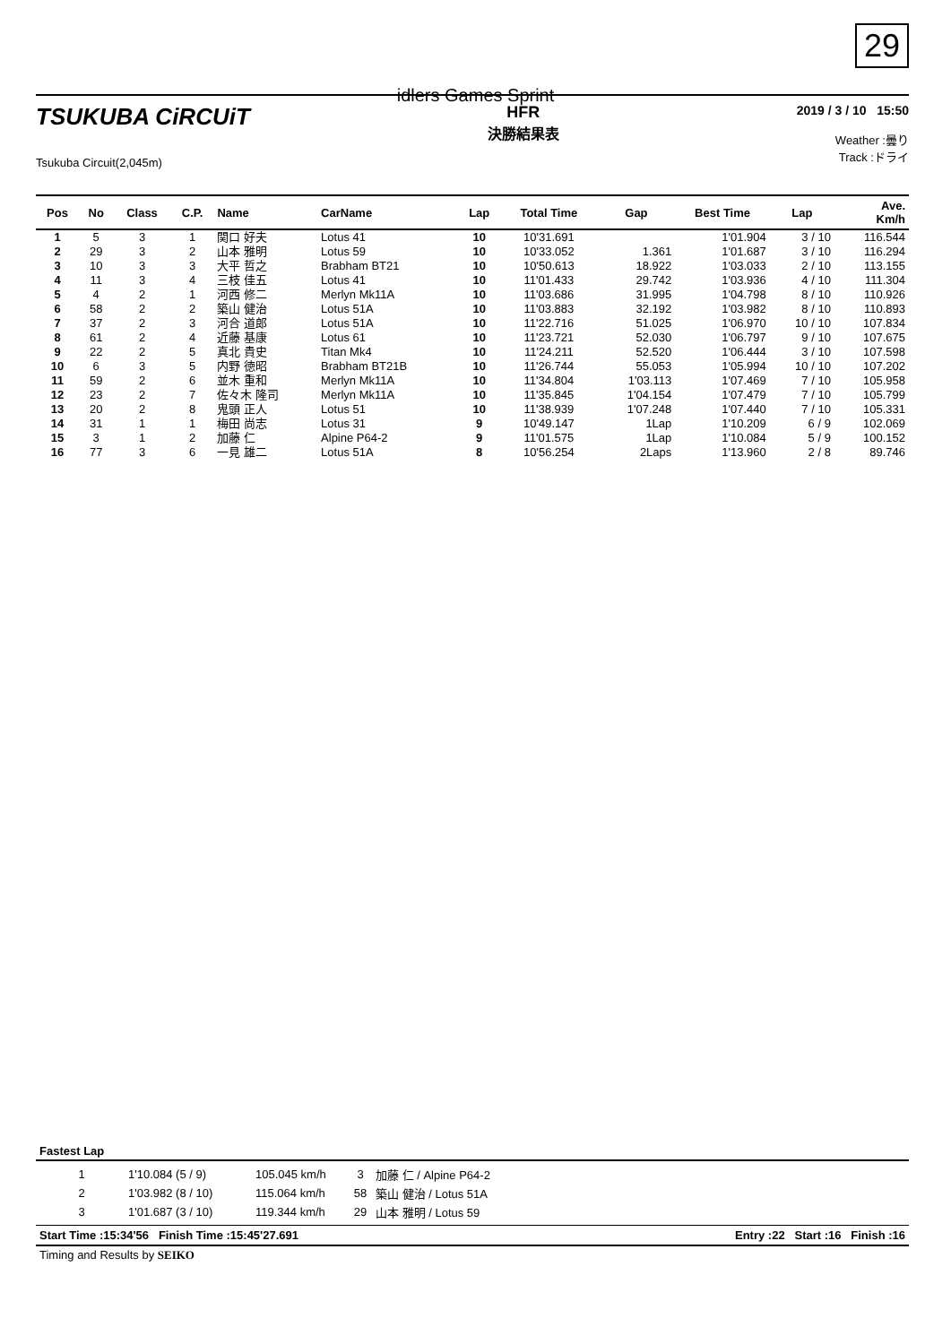29
idlers Games Sprint
TSUKUBA CiRCUiT
Tsukuba Circuit(2,045m)
HFR
決勝結果表
2019 / 3 / 10 15:50
Weather :曇り
Track :ドライ
| Pos | No | Class | C.P. | Name | CarName | Lap | Total Time | Gap | Best Time | Lap | Ave. Km/h |
| --- | --- | --- | --- | --- | --- | --- | --- | --- | --- | --- | --- |
| 1 | 5 | 3 | 1 | 関口 好夫 | Lotus 41 | 10 | 10'31.691 | | 1'01.904 | 3 / 10 | 116.544 |
| 2 | 29 | 3 | 2 | 山本 雅明 | Lotus 59 | 10 | 10'33.052 | 1.361 | 1'01.687 | 3 / 10 | 116.294 |
| 3 | 10 | 3 | 3 | 大平 哲之 | Brabham BT21 | 10 | 10'50.613 | 18.922 | 1'03.033 | 2 / 10 | 113.155 |
| 4 | 11 | 3 | 4 | 三枝 佳五 | Lotus 41 | 10 | 11'01.433 | 29.742 | 1'03.936 | 4 / 10 | 111.304 |
| 5 | 4 | 2 | 1 | 河西 修二 | Merlyn Mk11A | 10 | 11'03.686 | 31.995 | 1'04.798 | 8 / 10 | 110.926 |
| 6 | 58 | 2 | 2 | 築山 健治 | Lotus 51A | 10 | 11'03.883 | 32.192 | 1'03.982 | 8 / 10 | 110.893 |
| 7 | 37 | 2 | 3 | 河合 道郎 | Lotus 51A | 10 | 11'22.716 | 51.025 | 1'06.970 | 10 / 10 | 107.834 |
| 8 | 61 | 2 | 4 | 近藤 基康 | Lotus 61 | 10 | 11'23.721 | 52.030 | 1'06.797 | 9 / 10 | 107.675 |
| 9 | 22 | 2 | 5 | 真北 貴史 | Titan Mk4 | 10 | 11'24.211 | 52.520 | 1'06.444 | 3 / 10 | 107.598 |
| 10 | 6 | 3 | 5 | 内野 徳昭 | Brabham BT21B | 10 | 11'26.744 | 55.053 | 1'05.994 | 10 / 10 | 107.202 |
| 11 | 59 | 2 | 6 | 並木 重和 | Merlyn Mk11A | 10 | 11'34.804 | 1'03.113 | 1'07.469 | 7 / 10 | 105.958 |
| 12 | 23 | 2 | 7 | 佐々木 隆司 | Merlyn Mk11A | 10 | 11'35.845 | 1'04.154 | 1'07.479 | 7 / 10 | 105.799 |
| 13 | 20 | 2 | 8 | 鬼頭 正人 | Lotus 51 | 10 | 11'38.939 | 1'07.248 | 1'07.440 | 7 / 10 | 105.331 |
| 14 | 31 | 1 | 1 | 梅田 尚志 | Lotus 31 | 9 | 10'49.147 | 1Lap | 1'10.209 | 6 / 9 | 102.069 |
| 15 | 3 | 1 | 2 | 加藤 仁 | Alpine P64-2 | 9 | 11'01.575 | 1Lap | 1'10.084 | 5 / 9 | 100.152 |
| 16 | 77 | 3 | 6 | 一見 雄二 | Lotus 51A | 8 | 10'56.254 | 2Laps | 1'13.960 | 2 / 8 | 89.746 |
Fastest Lap
| 1 | 1'10.084 (5 / 9) | 105.045 km/h | 3 | 加藤 仁 / Alpine P64-2 |
| 2 | 1'03.982 (8 / 10) | 115.064 km/h | 58 | 築山 健治 / Lotus 51A |
| 3 | 1'01.687 (3 / 10) | 119.344 km/h | 29 | 山本 雅明 / Lotus 59 |
Start Time :15:34'56 Finish Time :15:45'27.691 Entry :22 Start :16 Finish :16
Timing and Results by SEIKO